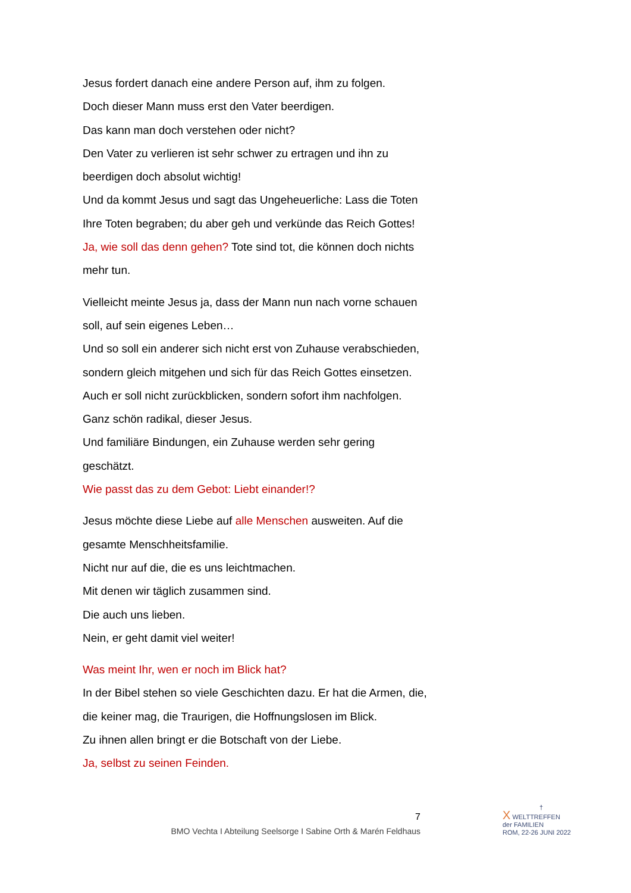Jesus fordert danach eine andere Person auf, ihm zu folgen.
Doch dieser Mann muss erst den Vater beerdigen.
Das kann man doch verstehen oder nicht?
Den Vater zu verlieren ist sehr schwer zu ertragen und ihn zu beerdigen doch absolut wichtig!
Und da kommt Jesus und sagt das Ungeheuerliche: Lass die Toten Ihre Toten begraben; du aber geh und verkünde das Reich Gottes! Ja, wie soll das denn gehen? Tote sind tot, die können doch nichts mehr tun.
Vielleicht meinte Jesus ja, dass der Mann nun nach vorne schauen soll, auf sein eigenes Leben…
Und so soll ein anderer sich nicht erst von Zuhause verabschieden, sondern gleich mitgehen und sich für das Reich Gottes einsetzen. Auch er soll nicht zurückblicken, sondern sofort ihm nachfolgen.
Ganz schön radikal, dieser Jesus.
Und familiäre Bindungen, ein Zuhause werden sehr gering geschätzt.
Wie passt das zu dem Gebot: Liebt einander!?
Jesus möchte diese Liebe auf alle Menschen ausweiten. Auf die gesamte Menschheitsfamilie.
Nicht nur auf die, die es uns leichtmachen.
Mit denen wir täglich zusammen sind.
Die auch uns lieben.
Nein, er geht damit viel weiter!
Was meint Ihr, wen er noch im Blick hat?
In der Bibel stehen so viele Geschichten dazu. Er hat die Armen, die, die keiner mag, die Traurigen, die Hoffnungslosen im Blick.
Zu ihnen allen bringt er die Botschaft von der Liebe.
Ja, selbst zu seinen Feinden.
7
BMO Vechta I Abteilung Seelsorge I Sabine Orth & Marén Feldhaus
†
X WELTTREFFEN
der FAMILIEN
ROM, 22-26 JUNI 2022